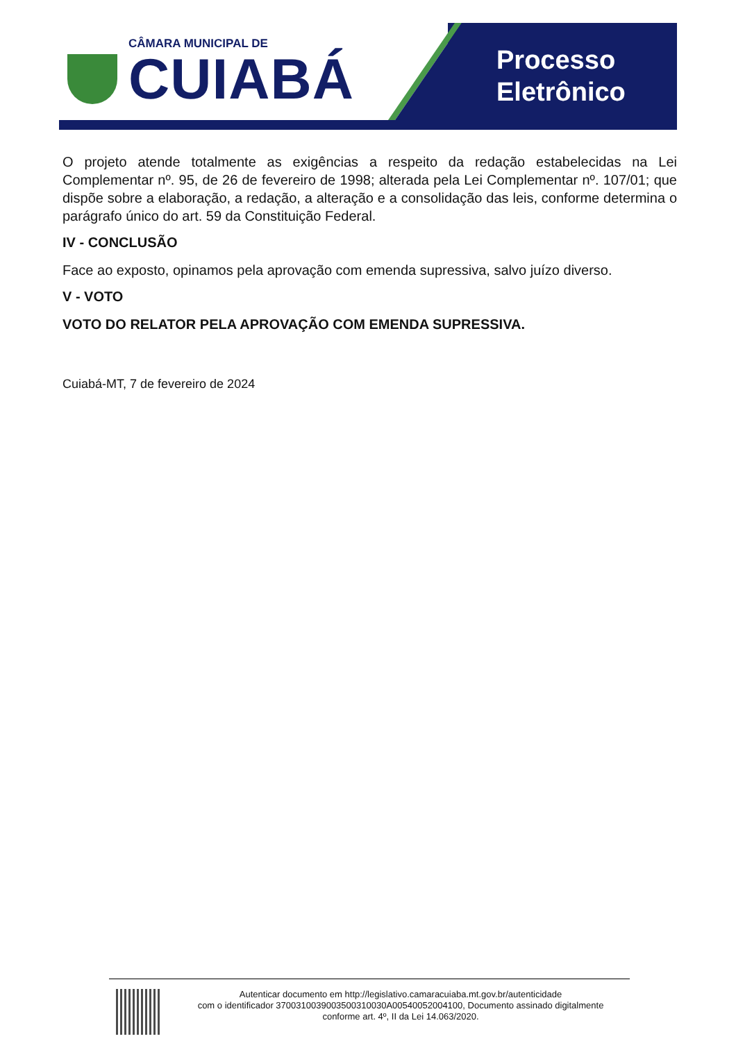CÂMARA MUNICIPAL DE
CUIABÁ
Processo
Eletrônico
O projeto atende totalmente as exigências a respeito da redação estabelecidas na Lei Complementar nº. 95, de 26 de fevereiro de 1998; alterada pela Lei Complementar nº. 107/01; que dispõe sobre a elaboração, a redação, a alteração e a consolidação das leis, conforme determina o parágrafo único do art. 59 da Constituição Federal.
IV - CONCLUSÃO
Face ao exposto, opinamos pela aprovação com emenda supressiva, salvo juízo diverso.
V - VOTO
VOTO DO RELATOR PELA APROVAÇÃO COM EMENDA SUPRESSIVA.
Cuiabá-MT, 7 de fevereiro de 2024
Autenticar documento em http://legislativo.camaracuiaba.mt.gov.br/autenticidade
com o identificador 3700310039003500310030A00540052004100, Documento assinado digitalmente
conforme art. 4º, II da Lei 14.063/2020.